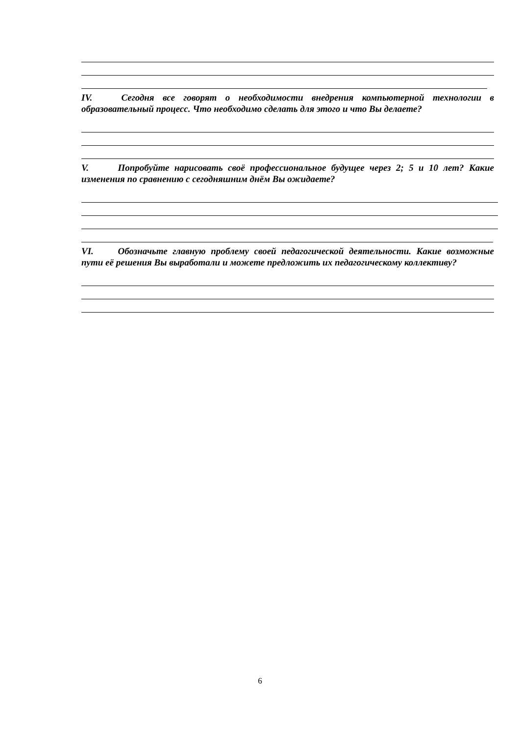IV. Сегодня все говорят о необходимости внедрения компьютерной технологии в образовательный процесс. Что необходимо сделать для этого и что Вы делаете?
V. Попробуйте нарисовать своё профессиональное будущее через 2; 5 и 10 лет? Какие изменения по сравнению с сегодняшним днём Вы ожидаете?
VI. Обозначьте главную проблему своей педагогической деятельности. Какие возможные пути её решения Вы выработали и можете предложить их педагогическому коллективу?
6